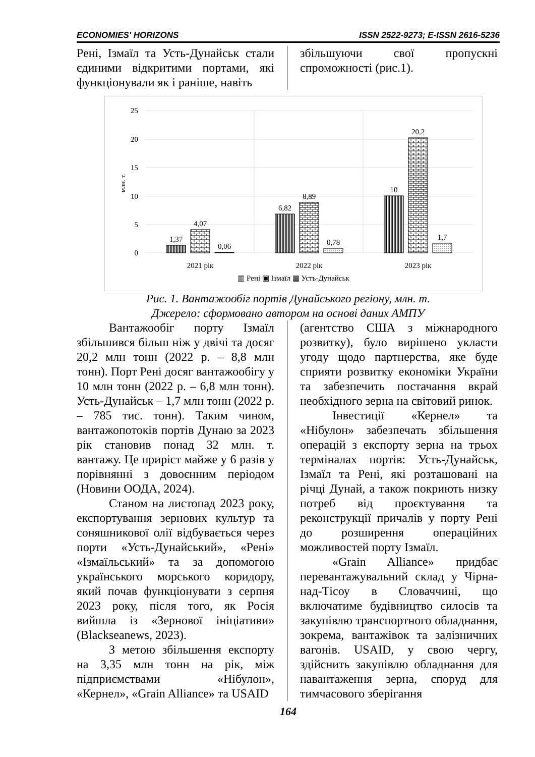ECONOMIES' HORIZONS ISSN 2522-9273; E-ISSN 2616-5236
Рені, Ізмаїл та Усть-Дунайськ стали єдиними відкритими портами, які функціонували як і раніше, навіть
збільшуючи свої пропускні спроможності (рис.1).
25
20
15
10
5
0
млн. т.
1,37
4,07
0,06
6,82
8,89
0,78
10
20,2
1,7
2021 рік
2022 рік
2023 рік
▥ Рені ▣ Ізмаїл ▦ Усть-Дунайськ
Рис. 1. Вантажообіг портів Дунайського регіону, млн. т.
Джерело: сформовано автором на основі даних АМПУ
Вантажообіг порту Ізмаїл збільшився більш ніж у двічі та досяг 20,2 млн тонн (2022 р. – 8,8 млн тонн). Порт Рені досяг вантажообігу у 10 млн тонн (2022 р. – 6,8 млн тонн). Усть-Дунайськ – 1,7 млн тонн (2022 р. – 785 тис. тонн). Таким чином, вантажопотоків портів Дунаю за 2023 рік становив понад 32 млн. т. вантажу. Це приріст майже у 6 разів у порівнянні з довоєнним періодом (Новини ООДА, 2024).
Станом на листопад 2023 року, експортування зернових культур та соняшникової олії відбувається через порти «Усть-Дунайський», «Рені» «Ізмаїльський» та за допомогою українського морського коридору, який почав функціонувати з серпня 2023 року, після того, як Росія вийшла із «Зернової ініціативи» (Blackseanews, 2023).
З метою збільшення експорту на 3,35 млн тонн на рік, між підприємствами «Нібулон», «Кернел», «Grain Alliance» та USAID
(агентство США з міжнародного розвитку), було вирішено укласти угоду щодо партнерства, яке буде сприяти розвитку економіки України та забезпечить постачання вкрай необхідного зерна на світовий ринок.
Інвестиції «Кернел» та «Нібулон» забезпечать збільшення операцій з експорту зерна на трьох терміналах портів: Усть-Дунайськ, Ізмаїл та Рені, які розташовані на річці Дунай, а також покриють низку потреб від проєктування та реконструкції причалів у порту Рені до розширення операційних можливостей порту Ізмаїл.
«Grain Alliance» придбає перевантажувальний склад у Чірна-над-Тісоу в Словаччині, що включатиме будівництво силосів та закупівлю транспортного обладнання, зокрема, вантажівок та залізничних вагонів. USAID, у свою чергу, здійснить закупівлю обладнання для навантаження зерна, споруд для тимчасового зберігання
164